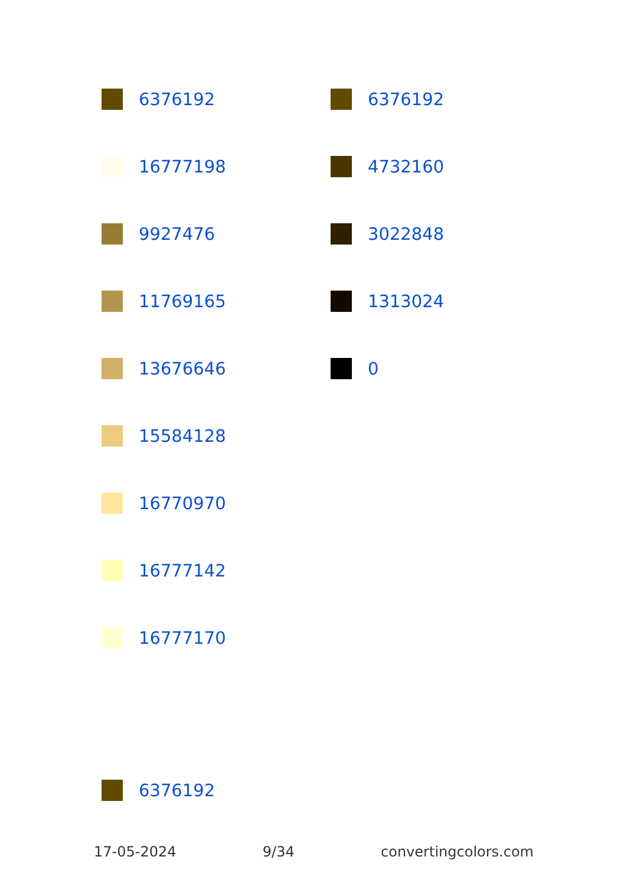6376192
16777198
9927476
11769165
13676646
15584128
16770970
16777142
16777170
6376192
4732160
3022848
1313024
0
6376192
17-05-2024 9/34 convertingcolors.com